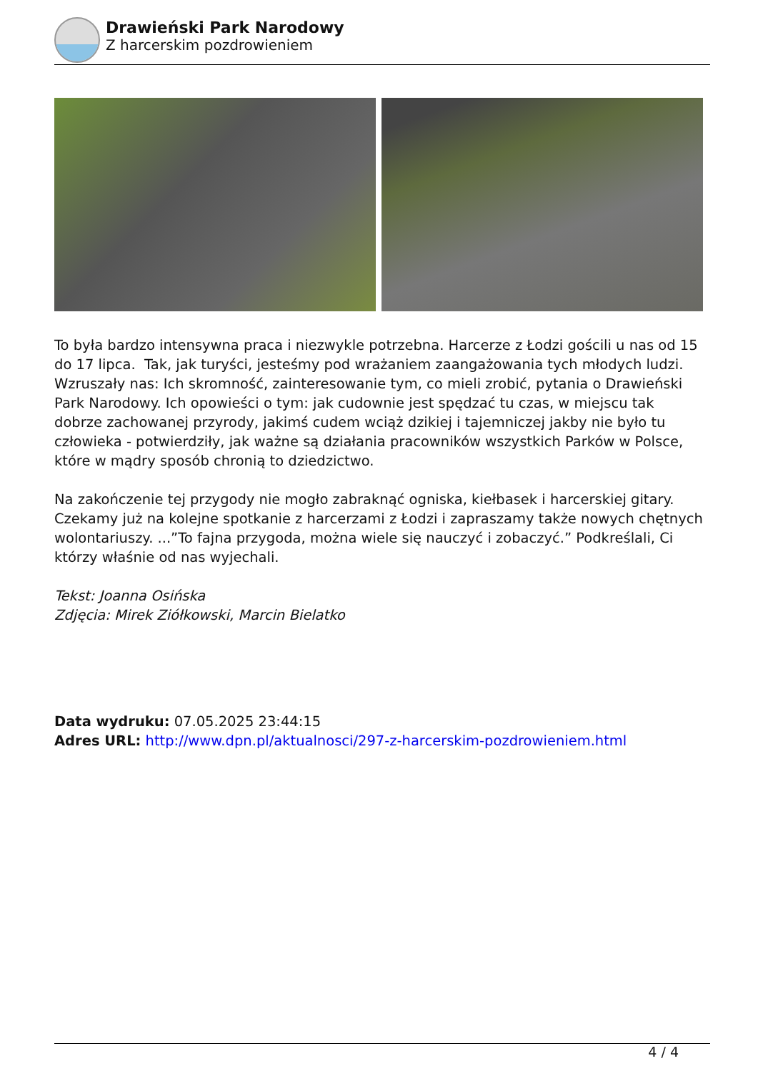Drawieński Park Narodowy
Z harcerskim pozdrowieniem
To była bardzo intensywna praca i niezwykle potrzebna. Harcerze z Łodzi gościli u nas od 15 do 17 lipca. Tak, jak turyści, jesteśmy pod wrażaniem zaangażowania tych młodych ludzi. Wzruszały nas: Ich skromność, zainteresowanie tym, co mieli zrobić, pytania o Drawieński Park Narodowy. Ich opowieści o tym: jak cudownie jest spędzać tu czas, w miejscu tak dobrze zachowanej przyrody, jakimś cudem wciąż dzikiej i tajemniczej jakby nie było tu człowieka - potwierdziły, jak ważne są działania pracowników wszystkich Parków w Polsce, które w mądry sposób chronią to dziedzictwo.
Na zakończenie tej przygody nie mogło zabraknąć ogniska, kiełbasek i harcerskiej gitary. Czekamy już na kolejne spotkanie z harcerzami z Łodzi i zapraszamy także nowych chętnych wolontariuszy. ...”To fajna przygoda, można wiele się nauczyć i zobaczyć.” Podkreślali, Ci którzy właśnie od nas wyjechali.
Tekst: Joanna Osińska
Zdjęcia: Mirek Ziółkowski, Marcin Bielatko
Data wydruku: 07.05.2025 23:44:15
Adres URL: http://www.dpn.pl/aktualnosci/297-z-harcerskim-pozdrowieniem.html
4 / 4